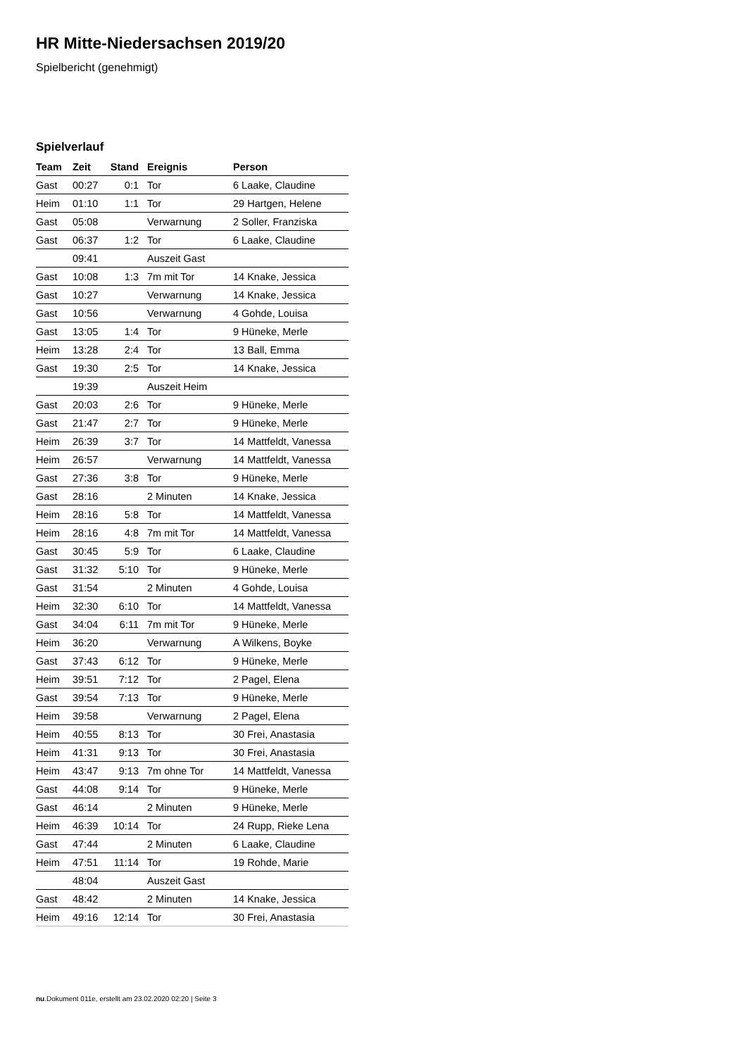HR Mitte-Niedersachsen 2019/20
Spielbericht (genehmigt)
Spielverlauf
| Team | Zeit | Stand | Ereignis | Person |
| --- | --- | --- | --- | --- |
| Gast | 00:27 | 0:1 | Tor | 6 Laake, Claudine |
| Heim | 01:10 | 1:1 | Tor | 29 Hartgen, Helene |
| Gast | 05:08 | | Verwarnung | 2 Soller, Franziska |
| Gast | 06:37 | 1:2 | Tor | 6 Laake, Claudine |
| | 09:41 | | Auszeit Gast | |
| Gast | 10:08 | 1:3 | 7m mit Tor | 14 Knake, Jessica |
| Gast | 10:27 | | Verwarnung | 14 Knake, Jessica |
| Gast | 10:56 | | Verwarnung | 4 Gohde, Louisa |
| Gast | 13:05 | 1:4 | Tor | 9 Hüneke, Merle |
| Heim | 13:28 | 2:4 | Tor | 13 Ball, Emma |
| Gast | 19:30 | 2:5 | Tor | 14 Knake, Jessica |
| | 19:39 | | Auszeit Heim | |
| Gast | 20:03 | 2:6 | Tor | 9 Hüneke, Merle |
| Gast | 21:47 | 2:7 | Tor | 9 Hüneke, Merle |
| Heim | 26:39 | 3:7 | Tor | 14 Mattfeldt, Vanessa |
| Heim | 26:57 | | Verwarnung | 14 Mattfeldt, Vanessa |
| Gast | 27:36 | 3:8 | Tor | 9 Hüneke, Merle |
| Gast | 28:16 | | 2 Minuten | 14 Knake, Jessica |
| Heim | 28:16 | 5:8 | Tor | 14 Mattfeldt, Vanessa |
| Heim | 28:16 | 4:8 | 7m mit Tor | 14 Mattfeldt, Vanessa |
| Gast | 30:45 | 5:9 | Tor | 6 Laake, Claudine |
| Gast | 31:32 | 5:10 | Tor | 9 Hüneke, Merle |
| Gast | 31:54 | | 2 Minuten | 4 Gohde, Louisa |
| Heim | 32:30 | 6:10 | Tor | 14 Mattfeldt, Vanessa |
| Gast | 34:04 | 6:11 | 7m mit Tor | 9 Hüneke, Merle |
| Heim | 36:20 | | Verwarnung | A Wilkens, Boyke |
| Gast | 37:43 | 6:12 | Tor | 9 Hüneke, Merle |
| Heim | 39:51 | 7:12 | Tor | 2 Pagel, Elena |
| Gast | 39:54 | 7:13 | Tor | 9 Hüneke, Merle |
| Heim | 39:58 | | Verwarnung | 2 Pagel, Elena |
| Heim | 40:55 | 8:13 | Tor | 30 Frei, Anastasia |
| Heim | 41:31 | 9:13 | Tor | 30 Frei, Anastasia |
| Heim | 43:47 | 9:13 | 7m ohne Tor | 14 Mattfeldt, Vanessa |
| Gast | 44:08 | 9:14 | Tor | 9 Hüneke, Merle |
| Gast | 46:14 | | 2 Minuten | 9 Hüneke, Merle |
| Heim | 46:39 | 10:14 | Tor | 24 Rupp, Rieke Lena |
| Gast | 47:44 | | 2 Minuten | 6 Laake, Claudine |
| Heim | 47:51 | 11:14 | Tor | 19 Rohde, Marie |
| | 48:04 | | Auszeit Gast | |
| Gast | 48:42 | | 2 Minuten | 14 Knake, Jessica |
| Heim | 49:16 | 12:14 | Tor | 30 Frei, Anastasia |
nu.Dokument 011e, erstellt am 23.02.2020 02:20 | Seite 3